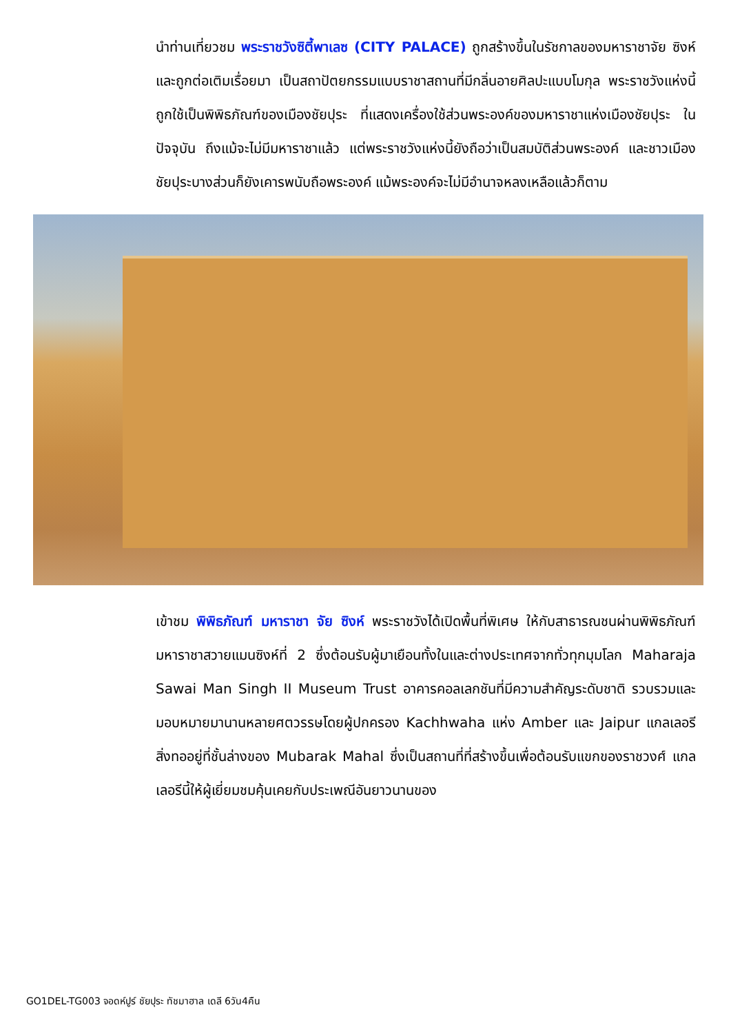นำท่านเที่ยวชม พระราชวังซิตี้พาเลซ (CITY PALACE) ถูกสร้างขึ้นในรัชกาลของมหาราชาจัย ซิงห์ และถูกต่อเติมเรื่อยมา เป็นสถาปัตยกรรมแบบราชาสถานที่มีกลิ่นอายศิลปะแบบโมกุล พระราชวังแห่งนี้ถูกใช้เป็นพิพิธภัณฑ์ของเมืองชัยปุระ ที่แสดงเครื่องใช้ส่วนพระองค์ของมหาราชาแห่งเมืองชัยปุระ ในปัจจุบัน ถึงแม้จะไม่มีมหาราชาแล้ว แต่พระราชวังแห่งนี้ยังถือว่าเป็นสมบัติส่วนพระองค์ และชาวเมืองชัยปุระบางส่วนก็ยังเคารพนับถือพระองค์ แม้พระองค์จะไม่มีอำนาจหลงเหลือแล้วก็ตาม
เข้าชม พิพิธภัณฑ์ มหาราชา จัย ซิงห์ พระราชวังได้เปิดพื้นที่พิเศษ ให้กับสาธารณชนผ่านพิพิธภัณฑ์มหาราชาสวายแมนซิงห์ที่ 2 ซึ่งต้อนรับผู้มาเยือนทั้งในและต่างประเทศจากทั่วทุกมุมโลก Maharaja Sawai Man Singh II Museum Trust อาคารคอลเลกชันที่มีความสำคัญระดับชาติ รวบรวมและมอบหมายมานานหลายศตวรรษโดยผู้ปกครอง Kachhwaha แห่ง Amber และ Jaipur แกลเลอรีสิ่งทออยู่ที่ชั้นล่างของ Mubarak Mahal ซึ่งเป็นสถานที่ที่สร้างขึ้นเพื่อต้อนรับแขกของราชวงศ์ แกลเลอรีนี้ให้ผู้เยี่ยมชมคุ้นเคยกับประเพณีอันยาวนานของ
GO1DEL-TG003 จอดห์ปูร์ ชัยปุระ ทัชมาฮาล เดลี 6วัน4คืน